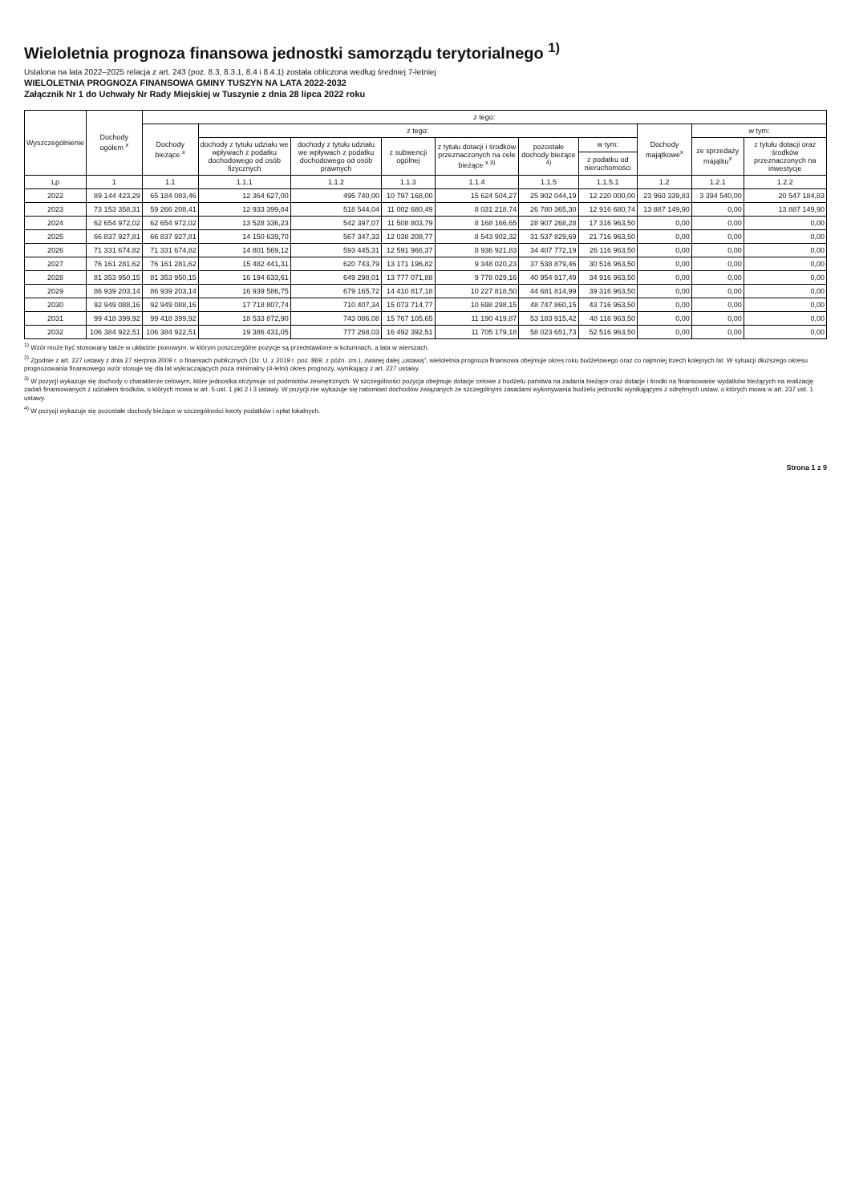Wieloletnia prognoza finansowa jednostki samorządu terytorialnego <sup>1)</sup>
Ustalona na lata 2022–2025 relacja z art. 243 (poz. 8.3, 8.3.1, 8.4 i 8.4.1) została obliczona według średniej 7-letniej
WIELOLETNIA PROGNOZA FINANSOWA GMINY TUSZYN NA LATA 2022-2032
Załącznik Nr 1 do Uchwały Nr Rady Miejskiej w Tuszynie z dnia 28 lipca 2022 roku
| Wyszczególnienie | Dochody ogółem <sup>x</sup> | z tego: | | | | | | | | | |
| --- | --- | --- | --- | --- | --- | --- | --- | --- | --- | --- | --- |
| | | Dochody bieżące <sup>x</sup> | z tego: | | | | | | Dochody majątkowe<sup>x</sup> | w tym: | |
| | | | dochody z tytułu udziału we wpływach z podatku dochodowego od osób fizycznych | dochody z tytułu udziału we wpływach z podatku dochodowego od osób prawnych | z subwencji ogólnej | z tytułu dotacji i środków przeznaczonych na cele bieżące <sup>x 3)</sup> | pozostałe dochody bieżące <sup>4)</sup> | w tym: | | ze sprzedaży majątku<sup>x</sup> | z tytułu dotacji oraz środków przeznaczonych na inwestycje |
| | | | | | | | | z podatku od nieruchomości | | | |
| Lp | 1 | 1.1 | 1.1.1 | 1.1.2 | 1.1.3 | 1.1.4 | 1.1.5 | 1.1.5.1 | 1.2 | 1.2.1 | 1.2.2 |
| 2022 | 89 144 423,29 | 65 184 083,46 | 12 364 627,00 | 495 740,00 | 10 797 168,00 | 15 624 504,27 | 25 902 044,19 | 12 220 000,00 | 23 960 339,83 | 3 394 540,00 | 20 547 184,83 |
| 2023 | 73 153 358,31 | 59 266 208,41 | 12 933 399,84 | 518 544,04 | 11 002 680,49 | 8 031 218,74 | 26 780 365,30 | 12 916 680,74 | 13 887 149,90 | 0,00 | 13 887 149,90 |
| 2024 | 62 654 972,02 | 62 654 972,02 | 13 528 336,23 | 542 397,07 | 11 508 803,79 | 8 168 166,65 | 28 907 268,28 | 17 316 963,50 | 0,00 | 0,00 | 0,00 |
| 2025 | 66 837 927,81 | 66 837 927,81 | 14 150 639,70 | 567 347,33 | 12 038 208,77 | 8 543 902,32 | 31 537 829,69 | 21 716 963,50 | 0,00 | 0,00 | 0,00 |
| 2026 | 71 331 674,82 | 71 331 674,82 | 14 801 569,12 | 593 445,31 | 12 591 966,37 | 8 936 921,83 | 34 407 772,19 | 26 116 963,50 | 0,00 | 0,00 | 0,00 |
| 2027 | 76 161 281,62 | 76 161 281,62 | 15 482 441,31 | 620 743,79 | 13 171 196,82 | 9 348 020,23 | 37 538 879,46 | 30 516 963,50 | 0,00 | 0,00 | 0,00 |
| 2028 | 81 353 950,15 | 81 353 950,15 | 16 194 633,61 | 649 298,01 | 13 777 071,88 | 9 778 029,16 | 40 954 917,49 | 34 916 963,50 | 0,00 | 0,00 | 0,00 |
| 2029 | 86 939 203,14 | 86 939 203,14 | 16 939 586,75 | 679 165,72 | 14 410 817,18 | 10 227 818,50 | 44 681 814,99 | 39 316 963,50 | 0,00 | 0,00 | 0,00 |
| 2030 | 92 949 088,16 | 92 949 088,16 | 17 718 807,74 | 710 407,34 | 15 073 714,77 | 10 698 298,15 | 48 747 860,15 | 43 716 963,50 | 0,00 | 0,00 | 0,00 |
| 2031 | 99 418 399,92 | 99 418 399,92 | 18 533 872,90 | 743 086,08 | 15 767 105,65 | 11 190 419,87 | 53 183 915,42 | 48 116 963,50 | 0,00 | 0,00 | 0,00 |
| 2032 | 106 384 922,51 | 106 384 922,51 | 19 386 431,05 | 777 268,03 | 16 492 392,51 | 11 705 179,18 | 58 023 651,73 | 52 516 963,50 | 0,00 | 0,00 | 0,00 |
<sup>1)</sup> Wzór może być stosowany także w układzie pionowym, w którym poszczególne pozycje są przedstawione w kolumnach, a lata w wierszach.
<sup>2)</sup> Zgodnie z art. 227 ustawy z dnia 27 sierpnia 2009 r. o finansach publicznych (Dz. U. z 2019 r. poz. 869, z późn. zm.), zwanej dalej „ustawą", wieloletnia prognoza finansowa obejmuje okres roku budżetowego oraz co najmniej trzech kolejnych lat. W sytuacji dłuższego okresu prognozowania finansowego wzór stosuje się dla lat wykraczających poza minimalny (4-letni) okres prognozy, wynikający z art. 227 ustawy.
<sup>3)</sup> W pozycji wykazuje się dochody o charakterze celowym, które jednostka otrzymuje od podmiotów zewnętrznych. W szczególności pozycja obejmuje dotacje celowe z budżetu państwa na zadania bieżące oraz dotacje i środki na finansowanie wydatków bieżących na realizację zadań finansowanych z udziałem środków, o których mowa w art. 5 ust. 1 pkt 2 i 3 ustawy. W pozycji nie wykazuje się natomiast dochodów związanych ze szczególnymi zasadami wykonywania budżetu jednostki wynikającymi z odrębnych ustaw, o których mowa w art. 237 ust. 1 ustawy.
<sup>4)</sup> W pozycji wykazuje się pozostałe dochody bieżące w szczególności kwoty podatków i opłat lokalnych.
Strona 1 z 9